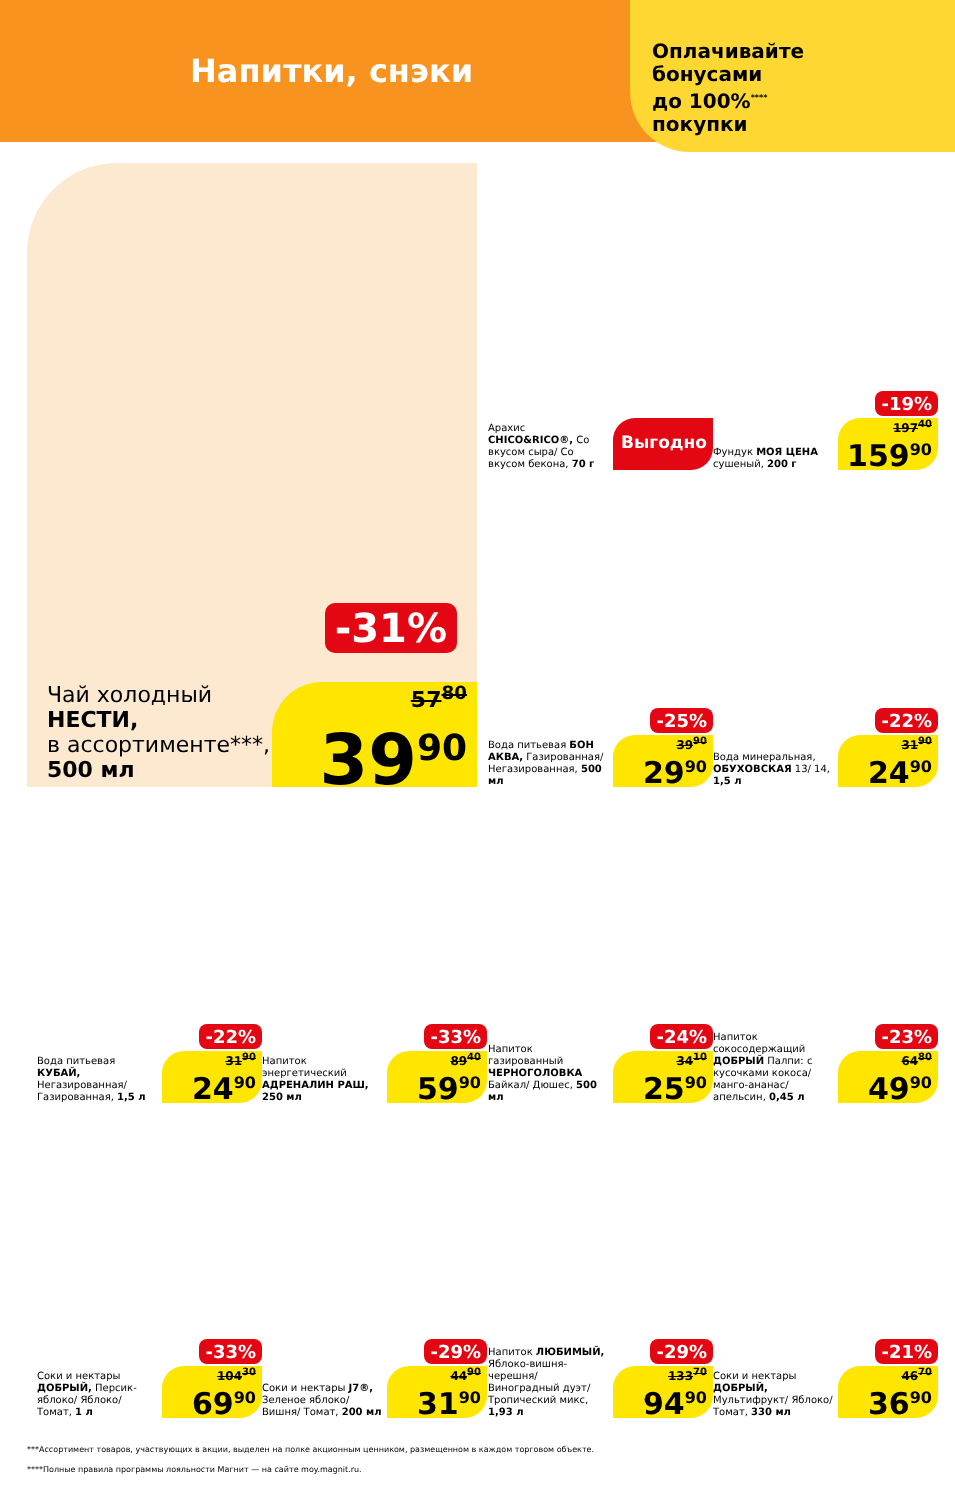Напитки, снэки
Оплачивайте
бонусами
до 100%<sup>****</sup>
покупки
Чай холодный
НЕСТИ,
в ассортименте***,
500 мл
-31%
57<sup>80</sup>
39<sup>90</sup>
Арахис CHICO&RICO®, Со вкусом сыра/ Со вкусом бекона, 70 г
Выгодно
Фундук МОЯ ЦЕНА сушеный, 200 г
-19%
197<sup>40</sup>
159<sup>90</sup>
Вода питьевая БОН АКВА, Газированная/ Негазированная, 500 мл
-25%
39<sup>90</sup>
29<sup>90</sup>
Вода минеральная, ОБУХОВСКАЯ 13/ 14, 1,5 л
-22%
31<sup>90</sup>
24<sup>90</sup>
Вода питьевая КУБАЙ, Негазированная/ Газированная, 1,5 л
-22%
31<sup>90</sup>
24<sup>90</sup>
Напиток энергетический АДРЕНАЛИН РАШ, 250 мл
-33%
89<sup>40</sup>
59<sup>90</sup>
Напиток газированный ЧЕРНОГОЛОВКА Байкал/ Дюшес, 500 мл
-24%
34<sup>10</sup>
25<sup>90</sup>
Напиток сокосодержащий ДОБРЫЙ Палпи: с кусочками кокоса/ манго-ананас/ апельсин, 0,45 л
-23%
64<sup>80</sup>
49<sup>90</sup>
Соки и нектары ДОБРЫЙ, Персик-яблоко/ Яблоко/ Томат, 1 л
-33%
104<sup>30</sup>
69<sup>90</sup>
Соки и нектары J7®, Зеленое яблоко/ Вишня/ Томат, 200 мл
-29%
44<sup>90</sup>
31<sup>90</sup>
Напиток ЛЮБИМЫЙ, Яблоко-вишня-черешня/ Виноградный дуэт/ Тропический микс, 1,93 л
-29%
133<sup>70</sup>
94<sup>90</sup>
Соки и нектары ДОБРЫЙ, Мультифрукт/ Яблоко/ Томат, 330 мл
-21%
46<sup>70</sup>
36<sup>90</sup>
***Ассортимент товаров, участвующих в акции, выделен на полке акционным ценником, размещенном в каждом торговом объекте.
****Полные правила программы лояльности Магнит — на сайте moy.magnit.ru.